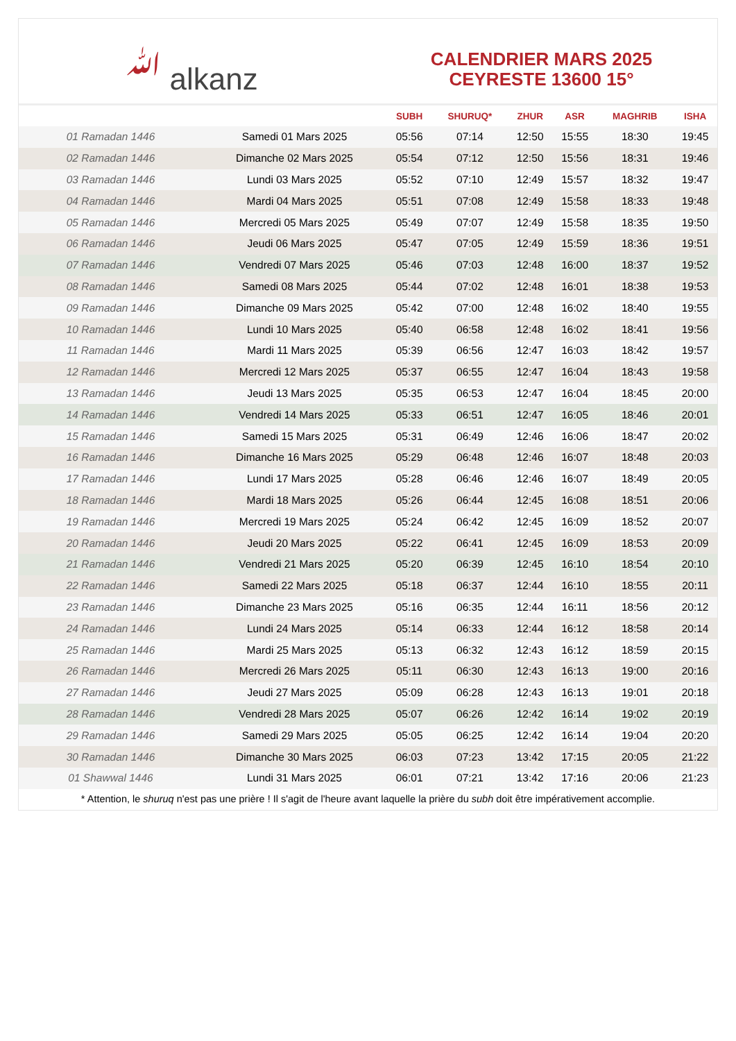ﷲ alkanz
CALENDRIER MARS 2025
CEYRESTE 13600 15°
| | | SUBH | SHURUQ* | ZHUR | ASR | MAGHRIB | ISHA |
| --- | --- | --- | --- | --- | --- | --- | --- |
| 01 Ramadan 1446 | Samedi 01 Mars 2025 | 05:56 | 07:14 | 12:50 | 15:55 | 18:30 | 19:45 |
| 02 Ramadan 1446 | Dimanche 02 Mars 2025 | 05:54 | 07:12 | 12:50 | 15:56 | 18:31 | 19:46 |
| 03 Ramadan 1446 | Lundi 03 Mars 2025 | 05:52 | 07:10 | 12:49 | 15:57 | 18:32 | 19:47 |
| 04 Ramadan 1446 | Mardi 04 Mars 2025 | 05:51 | 07:08 | 12:49 | 15:58 | 18:33 | 19:48 |
| 05 Ramadan 1446 | Mercredi 05 Mars 2025 | 05:49 | 07:07 | 12:49 | 15:58 | 18:35 | 19:50 |
| 06 Ramadan 1446 | Jeudi 06 Mars 2025 | 05:47 | 07:05 | 12:49 | 15:59 | 18:36 | 19:51 |
| 07 Ramadan 1446 | Vendredi 07 Mars 2025 | 05:46 | 07:03 | 12:48 | 16:00 | 18:37 | 19:52 |
| 08 Ramadan 1446 | Samedi 08 Mars 2025 | 05:44 | 07:02 | 12:48 | 16:01 | 18:38 | 19:53 |
| 09 Ramadan 1446 | Dimanche 09 Mars 2025 | 05:42 | 07:00 | 12:48 | 16:02 | 18:40 | 19:55 |
| 10 Ramadan 1446 | Lundi 10 Mars 2025 | 05:40 | 06:58 | 12:48 | 16:02 | 18:41 | 19:56 |
| 11 Ramadan 1446 | Mardi 11 Mars 2025 | 05:39 | 06:56 | 12:47 | 16:03 | 18:42 | 19:57 |
| 12 Ramadan 1446 | Mercredi 12 Mars 2025 | 05:37 | 06:55 | 12:47 | 16:04 | 18:43 | 19:58 |
| 13 Ramadan 1446 | Jeudi 13 Mars 2025 | 05:35 | 06:53 | 12:47 | 16:04 | 18:45 | 20:00 |
| 14 Ramadan 1446 | Vendredi 14 Mars 2025 | 05:33 | 06:51 | 12:47 | 16:05 | 18:46 | 20:01 |
| 15 Ramadan 1446 | Samedi 15 Mars 2025 | 05:31 | 06:49 | 12:46 | 16:06 | 18:47 | 20:02 |
| 16 Ramadan 1446 | Dimanche 16 Mars 2025 | 05:29 | 06:48 | 12:46 | 16:07 | 18:48 | 20:03 |
| 17 Ramadan 1446 | Lundi 17 Mars 2025 | 05:28 | 06:46 | 12:46 | 16:07 | 18:49 | 20:05 |
| 18 Ramadan 1446 | Mardi 18 Mars 2025 | 05:26 | 06:44 | 12:45 | 16:08 | 18:51 | 20:06 |
| 19 Ramadan 1446 | Mercredi 19 Mars 2025 | 05:24 | 06:42 | 12:45 | 16:09 | 18:52 | 20:07 |
| 20 Ramadan 1446 | Jeudi 20 Mars 2025 | 05:22 | 06:41 | 12:45 | 16:09 | 18:53 | 20:09 |
| 21 Ramadan 1446 | Vendredi 21 Mars 2025 | 05:20 | 06:39 | 12:45 | 16:10 | 18:54 | 20:10 |
| 22 Ramadan 1446 | Samedi 22 Mars 2025 | 05:18 | 06:37 | 12:44 | 16:10 | 18:55 | 20:11 |
| 23 Ramadan 1446 | Dimanche 23 Mars 2025 | 05:16 | 06:35 | 12:44 | 16:11 | 18:56 | 20:12 |
| 24 Ramadan 1446 | Lundi 24 Mars 2025 | 05:14 | 06:33 | 12:44 | 16:12 | 18:58 | 20:14 |
| 25 Ramadan 1446 | Mardi 25 Mars 2025 | 05:13 | 06:32 | 12:43 | 16:12 | 18:59 | 20:15 |
| 26 Ramadan 1446 | Mercredi 26 Mars 2025 | 05:11 | 06:30 | 12:43 | 16:13 | 19:00 | 20:16 |
| 27 Ramadan 1446 | Jeudi 27 Mars 2025 | 05:09 | 06:28 | 12:43 | 16:13 | 19:01 | 20:18 |
| 28 Ramadan 1446 | Vendredi 28 Mars 2025 | 05:07 | 06:26 | 12:42 | 16:14 | 19:02 | 20:19 |
| 29 Ramadan 1446 | Samedi 29 Mars 2025 | 05:05 | 06:25 | 12:42 | 16:14 | 19:04 | 20:20 |
| 30 Ramadan 1446 | Dimanche 30 Mars 2025 | 06:03 | 07:23 | 13:42 | 17:15 | 20:05 | 21:22 |
| 01 Shawwal 1446 | Lundi 31 Mars 2025 | 06:01 | 07:21 | 13:42 | 17:16 | 20:06 | 21:23 |
* Attention, le shuruq n'est pas une prière ! Il s'agit de l'heure avant laquelle la prière du subh doit être impérativement accomplie.